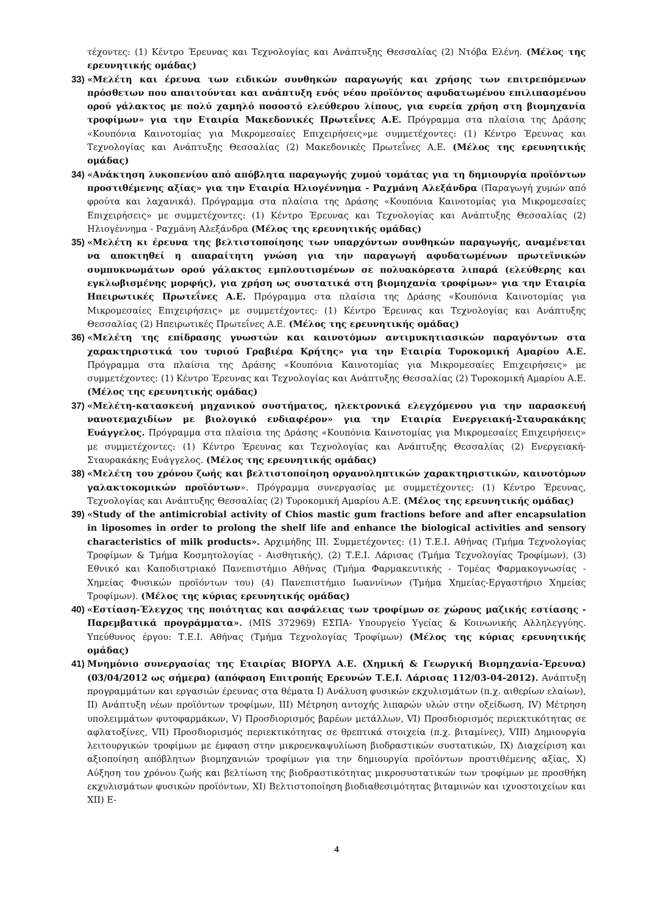τέχοντες: (1) Κέντρο Έρευνας και Τεχνολογίας και Ανάπτυξης Θεσσαλίας (2) Ντόβα Ελένη. (Μέλος της ερευνητικής ομάδας)
33)
«Μελέτη και έρευνα των ειδικών συνθηκών παραγωγής και χρήσης των επιτρεπόμενων πρόσθετων που απαιτούνται και ανάπτυξη ενός νέου προϊόντος αφυδατωμένου επιλιπασμένου ορού γάλακτος με πολύ χαμηλό ποσοστό ελεύθερου λίπους, για ευρεία χρήση στη βιομηχανία τροφίμων» για την Εταιρία Μακεδονικές Πρωτεΐνες Α.Ε. Πρόγραμμα στα πλαίσια της Δράσης «Κουπόνια Καινοτομίας για Μικρομεσαίες Επιχειρήσεις»με συμμετέχοντες: (1) Κέντρο Έρευνας και Τεχνολογίας και Ανάπτυξης Θεσσαλίας (2) Μακεδονικές Πρωτεΐνες Α.Ε. (Μέλος της ερευνητικής ομάδας)
34)
«Ανάκτηση λυκοπενίου από απόβλητα παραγωγής χυμού τομάτας για τη δημιουργία προϊόντων προστιθέμενης αξίας» για την Εταιρία Ηλιογέννημα - Ραχμάνη Αλεξάνδρα (Παραγωγή χυμών από φρούτα και λαχανικά). Πρόγραμμα στα πλαίσια της Δράσης «Κουπόνια Καινοτομίας για Μικρομεσαίες Επιχειρήσεις» με συμμετέχοντες: (1) Κέντρο Έρευνας και Τεχνολογίας και Ανάπτυξης Θεσσαλίας (2) Ηλιογέννημα - Ραχμάνη Αλεξάνδρα (Μέλος της ερευνητικής ομάδας)
35)
«Μελέτη κι έρευνα της βελτιστοποίησης των υπαρχόντων συνθηκών παραγωγής, αναμένεται να αποκτηθεί η απαραίτητη γνώση για την παραγωγή αφυδατωμένων πρωτεϊνικών συμπυκνωμάτων ορού γάλακτος εμπλουτισμένων σε πολυακόρεστα λιπαρά (ελεύθερης και εγκλωβισμένης μορφής), για χρήση ως συστατικά στη βιομηχανία τροφίμων» για την Εταιρία Ηπειρωτικές Πρωτεΐνες Α.Ε. Πρόγραμμα στα πλαίσια της Δράσης «Κουπόνια Καινοτομίας για Μικρομεσαίες Επιχειρήσεις» με συμμετέχοντες: (1) Κέντρο Έρευνας και Τεχνολογίας και Ανάπτυξης Θεσσαλίας (2) Ηπειρωτικές Πρωτεΐνες Α.Ε. (Μέλος της ερευνητικής ομάδας)
36)
«Μελέτη της επίδρασης γνωστών και καινοτόμων αντιμυκητιασικών παραγόντων στα χαρακτηριστικά του τυριού Γραβιέρα Κρήτης» για την Εταιρία Τυροκομική Αμαρίου Α.Ε. Πρόγραμμα στα πλαίσια της Δράσης «Κουπόνια Καινοτομίας για Μικρομεσαίες Επιχειρήσεις» με συμμετέχοντες: (1) Κέντρο Έρευνας και Τεχνολογίας και Ανάπτυξης Θεσσαλίας (2) Τυροκομική Αμαρίου Α.Ε. (Μέλος της ερευνητικής ομάδας)
37)
«Μελέτη-κατασκευή μηχανικού συστήματος, ηλεκτρονικά ελεγχόμενου για την παρασκευή νανοτεμαχιδίων με βιολογικό ενδιαφέρον» για την Εταιρία Ενεργειακή-Σταυρακάκης Ευάγγελος. Πρόγραμμα στα πλαίσια της Δράσης «Κουπόνια Καινοτομίας για Μικρομεσαίες Επιχειρήσεις» με συμμετέχοντες: (1) Κέντρο Έρευνας και Τεχνολογίας και Ανάπτυξης Θεσσαλίας (2) Ενεργειακή-Σταυρακάκης Ευάγγελος. (Μέλος της ερευνητικής ομάδας)
38)
«Μελέτη του χρόνου ζωής και βελτιστοποίηση οργανοληπτικών χαρακτηριστικών, καινοτόμων γαλακτοκομικών προϊόντων». Πρόγραμμα συνεργασίας με συμμετέχοντες: (1) Κέντρο Έρευνας, Τεχνολογίας και Ανάπτυξης Θεσσαλίας (2) Τυροκομική Αμαρίου Α.Ε. (Μέλος της ερευνητικής ομάδας)
39)
«Study of the antimicrobial activity of Chios mastic gum fractions before and after encapsulation in liposomes in order to prolong the shelf life and enhance the biological activities and sensory characteristics of milk products». Αρχιμήδης ΙΙΙ. Συμμετέχοντες: (1) Τ.Ε.Ι. Αθήνας (Τμήμα Τεχνολογίας Τροφίμων & Τμήμα Κοσμητολογίας - Αισθητικής), (2) Τ.Ε.Ι. Λάρισας (Τμήμα Τεχνολογίας Τροφίμων), (3) Εθνικό και Καποδιστριακό Πανεπιστήμιο Αθήνας (Τμήμα Φαρμακευτικής - Τομέας Φαρμακογνωσίας - Χημείας Φυσικών προϊόντων του) (4) Πανεπιστήμιο Ιωαννίνων (Τμήμα Χημείας-Εργαστήριο Χημείας Τροφίμων). (Μέλος της κύριας ερευνητικής ομάδας)
40)
«Εστίαση-Έλεγχος της ποιότητας και ασφάλειας των τροφίμων σε χώρους μαζικής εστίασης - Παρεμβατικά προγράμματα». (MIS 372969) ΕΣΠΑ- Υπουργείο Υγείας & Κοινωνικής Αλληλεγγύης. Υπεύθυνος έργου: Τ.Ε.Ι. Αθήνας (Τμήμα Τεχνολογίας Τροφίμων) (Μέλος της κύριας ερευνητικής ομάδας)
41)
Μνημόνιο συνεργασίας της Εταιρίας ΒΙΟΡΥΛ Α.Ε. (Χημική & Γεωργική Βιομηχανία-Έρευνα) (03/04/2012 ως σήμερα) (απόφαση Επιτροπής Ερευνών Τ.Ε.Ι. Λάρισας 112/03-04-2012). Ανάπτυξη προγραμμάτων και εργασιών έρευνας στα θέματα Ι) Ανάλυση φυσικών εκχυλισμάτων (π.χ. αιθερίων ελαίων), ΙΙ) Ανάπτυξη νέων προϊόντων τροφίμων, ΙΙΙ) Μέτρηση αντοχής λιπαρών υλών στην οξείδωση, IV) Μέτρηση υπολειμμάτων φυτοφαρμάκων, V) Προσδιορισμός βαρέων μετάλλων, VI) Προσδιορισμός περιεκτικότητας σε αφλατοξίνες, VII) Προσδιορισμός περιεκτικότητας σε θρεπτικά στοιχεία (π.χ. βιταμίνες), VIII) Δημιουργία λειτουργικών τροφίμων με έμφαση στην μικροενκαψυλίωση βιοδραστικών συστατικών, IX) Διαχείριση και αξιοποίηση απόβλητων βιομηχανιών τροφίμων για την δημιουργία προϊόντων προστιθέμενης αξίας, Χ) Αύξηση του χρόνου ζωής και βελτίωση της βιοδραστικότητας μικροσυστατικών των τροφίμων με προσθήκη εκχυλισμάτων φυσικών προϊόντων, ΧΙ) Βελτιστοποίηση βιοδιαθεσιμότητας βιταμινών και ιχνοστοιχείων και ΧΙΙ) Ε-
4